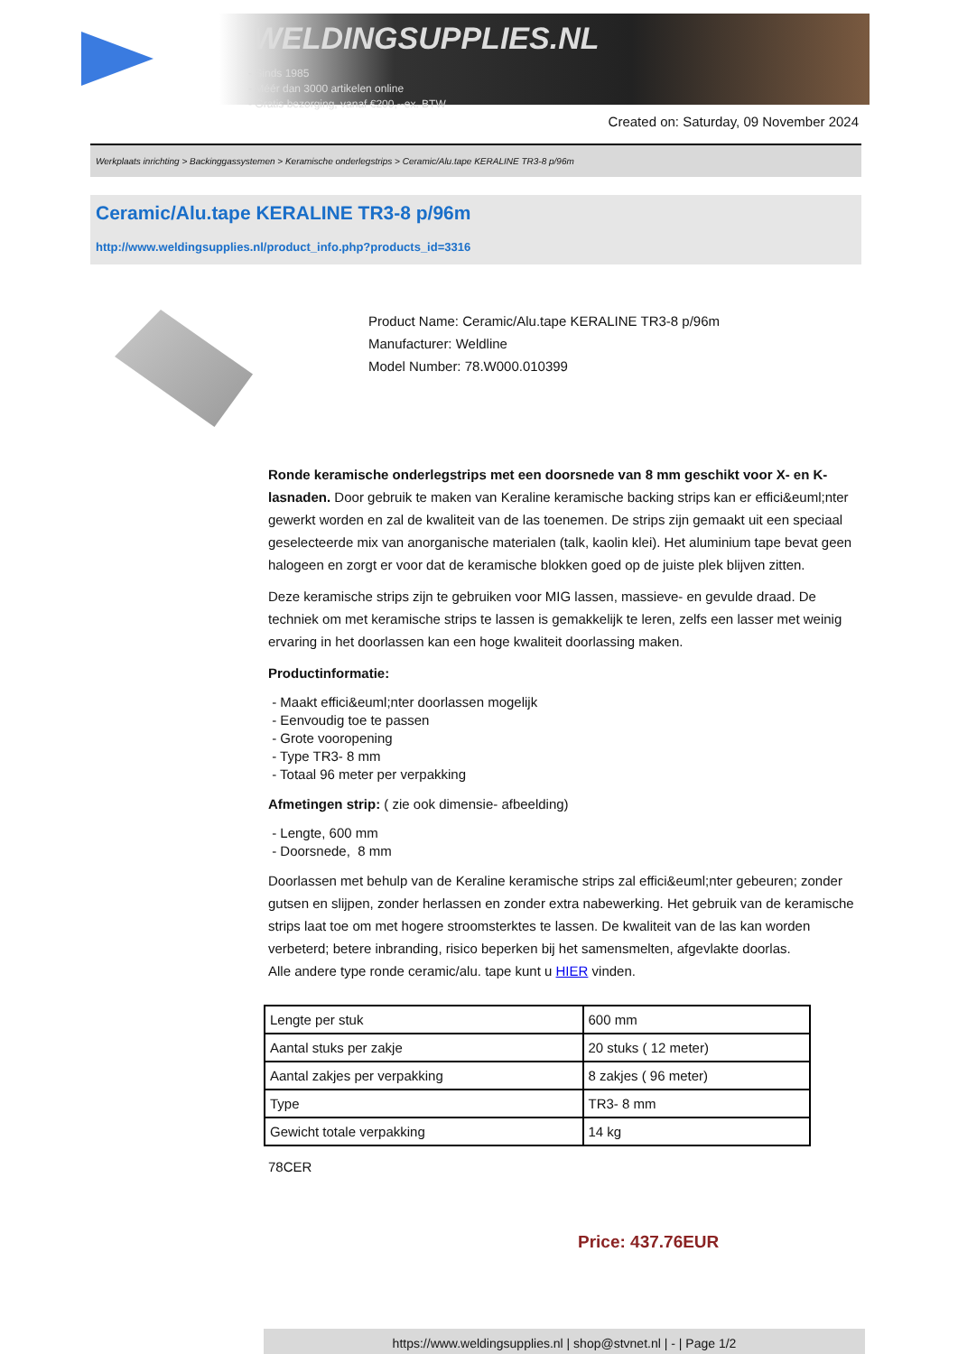WELDINGSUPPLIES.NL
- Sinds 1985
- Méér dan 3000 artikelen online
- Gratis bezorging, vanaf €200,--ex. BTW
Created on: Saturday, 09 November 2024
Werkplaats inrichting > Backinggassystemen > Keramische onderlegstrips > Ceramic/Alu.tape KERALINE TR3-8 p/96m
Ceramic/Alu.tape KERALINE TR3-8 p/96m
http://www.weldingsupplies.nl/product_info.php?products_id=3316
Product Name: Ceramic/Alu.tape KERALINE TR3-8 p/96m
Manufacturer: Weldline
Model Number: 78.W000.010399
Ronde keramische onderlegstrips met een doorsnede van 8 mm geschikt voor X- en K- lasnaden. Door gebruik te maken van Keraline keramische backing strips kan er effici&euml;nter gewerkt worden en zal de kwaliteit van de las toenemen. De strips zijn gemaakt uit een speciaal geselecteerde mix van anorganische materialen (talk, kaolin klei). Het aluminium tape bevat geen halogeen en zorgt er voor dat de keramische blokken goed op de juiste plek blijven zitten.
Deze keramische strips zijn te gebruiken voor MIG lassen, massieve- en gevulde draad. De techniek om met keramische strips te lassen is gemakkelijk te leren, zelfs een lasser met weinig ervaring in het doorlassen kan een hoge kwaliteit doorlassing maken.
Productinformatie:
- Maakt effici&euml;nter doorlassen mogelijk
- Eenvoudig toe te passen
- Grote vooropening
- Type TR3- 8 mm
- Totaal 96 meter per verpakking
Afmetingen strip: ( zie ook dimensie- afbeelding)
- Lengte, 600 mm
- Doorsnede, 8 mm
Doorlassen met behulp van de Keraline keramische strips zal effici&euml;nter gebeuren; zonder gutsen en slijpen, zonder herlassen en zonder extra nabewerking. Het gebruik van de keramische strips laat toe om met hogere stroomsterktes te lassen. De kwaliteit van de las kan worden verbeterd; betere inbranding, risico beperken bij het samensmelten, afgevlakte doorlas.
Alle andere type ronde ceramic/alu. tape kunt u HIER vinden.
| Lengte per stuk | 600 mm |
| Aantal stuks per zakje | 20 stuks ( 12 meter) |
| Aantal zakjes per verpakking | 8 zakjes ( 96 meter) |
| Type | TR3- 8 mm |
| Gewicht totale verpakking | 14 kg |
78CER
Price: 437.76EUR
https://www.weldingsupplies.nl | shop@stvnet.nl | - | Page 1/2